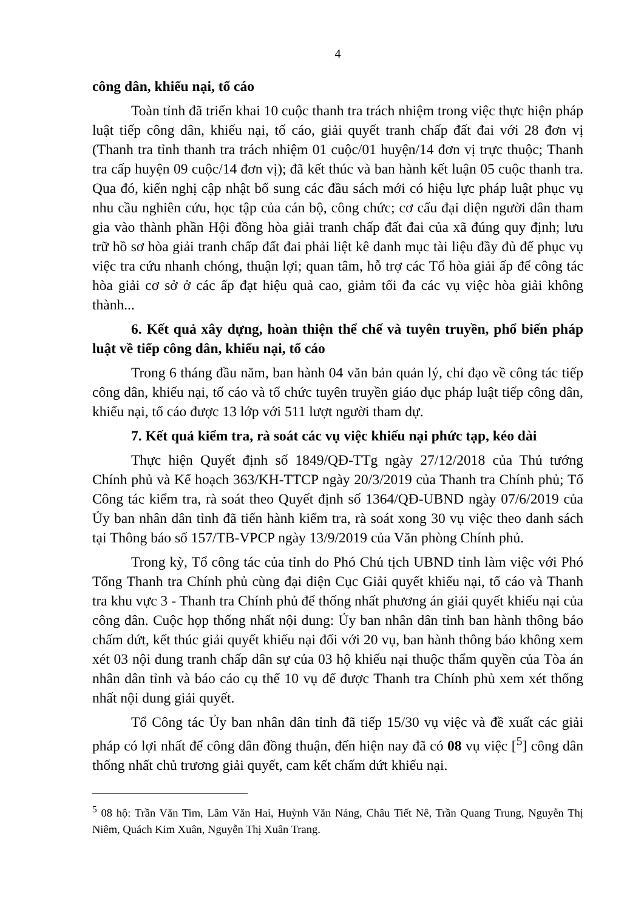4
công dân, khiếu nại, tố cáo
Toàn tỉnh đã triển khai 10 cuộc thanh tra trách nhiệm trong việc thực hiện pháp luật tiếp công dân, khiếu nại, tố cáo, giải quyết tranh chấp đất đai với 28 đơn vị (Thanh tra tỉnh thanh tra trách nhiệm 01 cuộc/01 huyện/14 đơn vị trực thuộc; Thanh tra cấp huyện 09 cuộc/14 đơn vị); đã kết thúc và ban hành kết luận 05 cuộc thanh tra. Qua đó, kiến nghị cập nhật bổ sung các đầu sách mới có hiệu lực pháp luật phục vụ nhu cầu nghiên cứu, học tập của cán bộ, công chức; cơ cấu đại diện người dân tham gia vào thành phần Hội đồng hòa giải tranh chấp đất đai của xã đúng quy định; lưu trữ hồ sơ hòa giải tranh chấp đất đai phải liệt kê danh mục tài liệu đầy đủ để phục vụ việc tra cứu nhanh chóng, thuận lợi; quan tâm, hỗ trợ các Tổ hòa giải ấp để công tác hòa giải cơ sở ở các ấp đạt hiệu quả cao, giảm tối đa các vụ việc hòa giải không thành...
6. Kết quả xây dựng, hoàn thiện thể chế và tuyên truyền, phổ biến pháp luật về tiếp công dân, khiếu nại, tố cáo
Trong 6 tháng đầu năm, ban hành 04 văn bản quản lý, chỉ đạo về công tác tiếp công dân, khiếu nại, tố cáo và tổ chức tuyên truyền giáo dục pháp luật tiếp công dân, khiếu nại, tố cáo được 13 lớp với 511 lượt người tham dự.
7. Kết quả kiểm tra, rà soát các vụ việc khiếu nại phức tạp, kéo dài
Thực hiện Quyết định số 1849/QĐ-TTg ngày 27/12/2018 của Thủ tướng Chính phủ và Kế hoạch 363/KH-TTCP ngày 20/3/2019 của Thanh tra Chính phủ; Tổ Công tác kiểm tra, rà soát theo Quyết định số 1364/QĐ-UBND ngày 07/6/2019 của Ủy ban nhân dân tỉnh đã tiến hành kiểm tra, rà soát xong 30 vụ việc theo danh sách tại Thông báo số 157/TB-VPCP ngày 13/9/2019 của Văn phòng Chính phủ.
Trong kỳ, Tổ công tác của tỉnh do Phó Chủ tịch UBND tỉnh làm việc với Phó Tổng Thanh tra Chính phủ cùng đại diện Cục Giải quyết khiếu nại, tố cáo và Thanh tra khu vực 3 - Thanh tra Chính phủ để thống nhất phương án giải quyết khiếu nại của công dân. Cuộc họp thống nhất nội dung: Ủy ban nhân dân tỉnh ban hành thông báo chấm dứt, kết thúc giải quyết khiếu nại đối với 20 vụ, ban hành thông báo không xem xét 03 nội dung tranh chấp dân sự của 03 hộ khiếu nại thuộc thẩm quyền của Tòa án nhân dân tỉnh và báo cáo cụ thể 10 vụ để được Thanh tra Chính phủ xem xét thống nhất nội dung giải quyết.
Tổ Công tác Ủy ban nhân dân tỉnh đã tiếp 15/30 vụ việc và đề xuất các giải pháp có lợi nhất để công dân đồng thuận, đến hiện nay đã có 08 vụ việc [<sup>5</sup>] công dân thống nhất chủ trương giải quyết, cam kết chấm dứt khiếu nại.
<sup>5</sup> 08 hộ: Trần Văn Tim, Lâm Văn Hai, Huỳnh Văn Náng, Châu Tiết Nê, Trần Quang Trung, Nguyễn Thị Niêm, Quách Kim Xuân, Nguyễn Thị Xuân Trang.